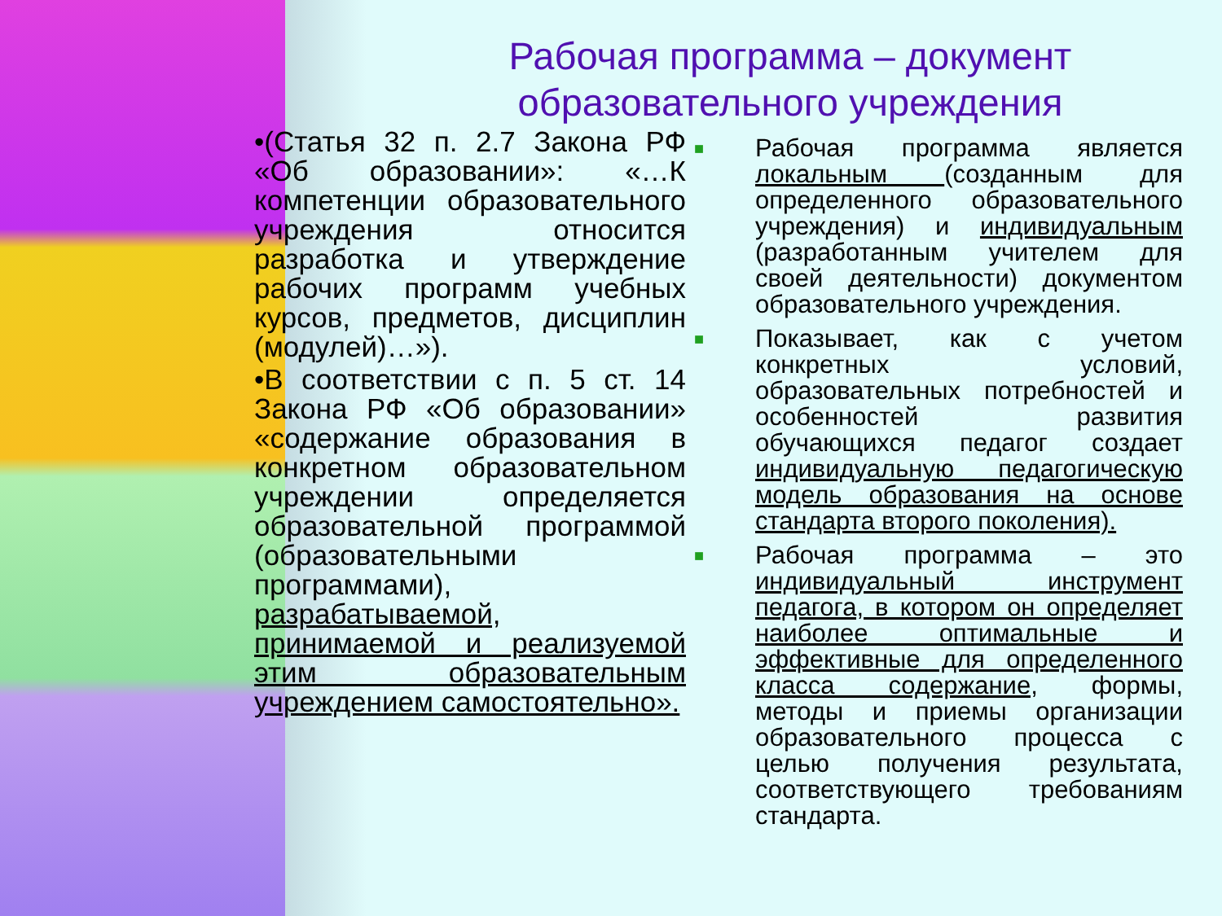Рабочая программа – документ образовательного учреждения
•(Статья 32 п. 2.7 Закона РФ «Об образовании»: «…К компетенции образовательного учреждения относится разработка и утверждение рабочих программ учебных курсов, предметов, дисциплин (модулей)…»).
•В соответствии с п. 5 ст. 14 Закона РФ «Об образовании» «содержание образования в конкретном образовательном учреждении определяется образовательной программой (образовательными программами), разрабатываемой, принимаемой и реализуемой этим образовательным учреждением самостоятельно».
■ Рабочая программа является локальным (созданным для определенного образовательного учреждения) и индивидуальным (разработанным учителем для своей деятельности) документом образовательного учреждения.
■ Показывает, как с учетом конкретных условий, образовательных потребностей и особенностей развития обучающихся педагог создает индивидуальную педагогическую модель образования на основе стандарта второго поколения).
■ Рабочая программа – это индивидуальный инструмент педагога, в котором он определяет наиболее оптимальные и эффективные для определенного класса содержание, формы, методы и приемы организации образовательного процесса с целью получения результата, соответствующего требованиям стандарта.